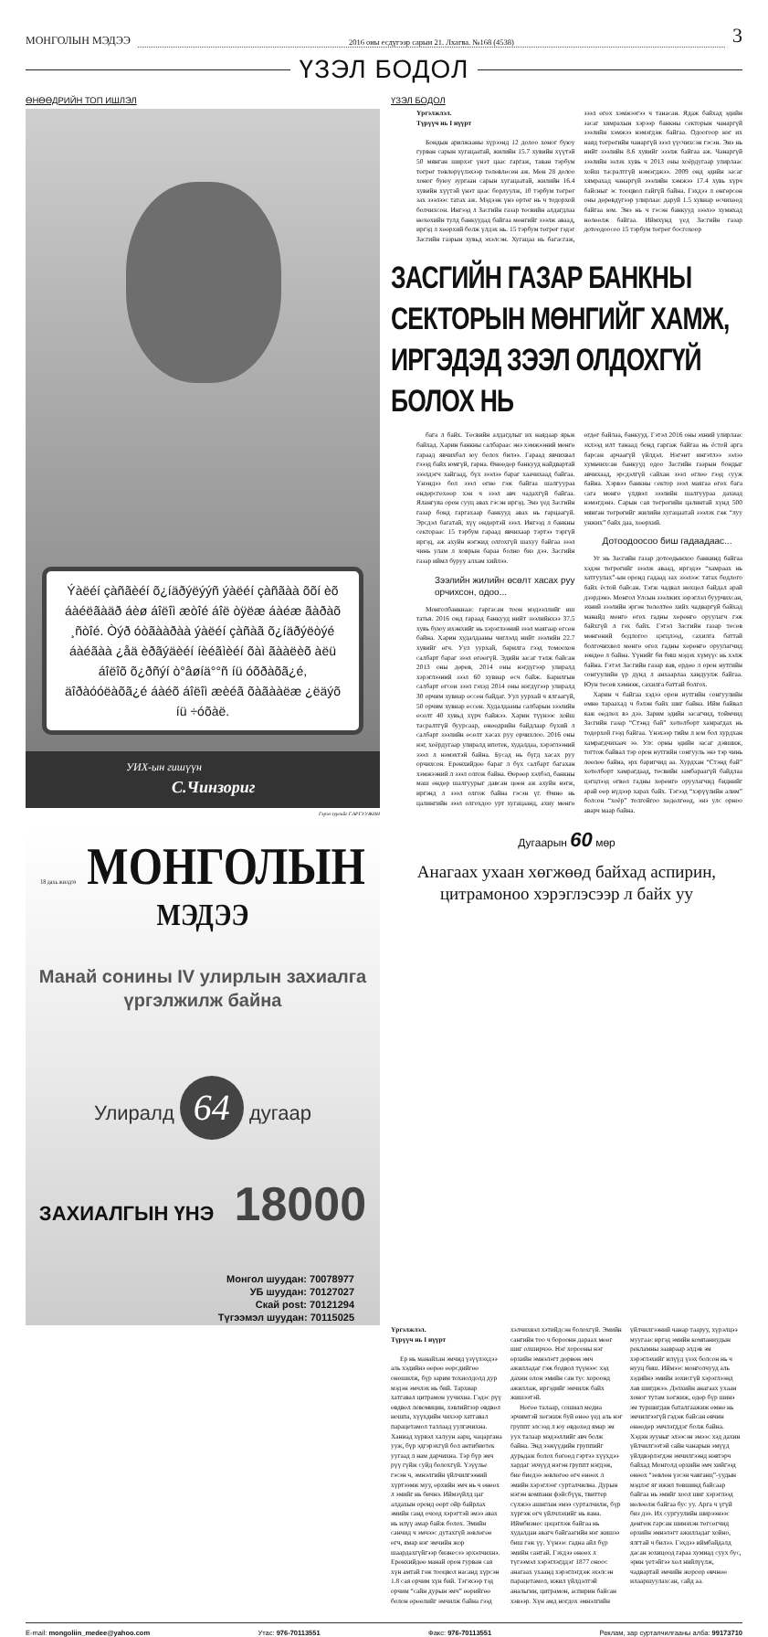МОНГОЛЫН МЭДЭЭ 2016 оны есдүгээр сарын 21. Лхагва. №168 (4538) 3
ҮЗЭЛ БОДОЛ
ӨНӨӨДРИЙН ТОП ИШЛЭЛ
Ýàëéí çàñãèéí õ¿íäðýëýýñ ýàëéí çàñãàà õõí èõ áàéëãàäð áèø áîëîì æòîé áîë òÿëæ áàéæ ãàðàõ ¸ñòîé. Òýð óòãààðàà ýàëéí çàñàã õ¿íäðýëòýé áàéãàà ¿åä èðãýäèéí íèéãìèéí õàì ãààëèõ àëü áîëîõ õ¿ðñýí ò°âøíä°°ñ íü óõðàõã¿é, äîðàóóëàõã¿é áàéõ áîëîì æèéã õàãààëæ ¿ëäýõ íü ÷óõàë.
УИХ-ын гишүүн
С.Чинзориг
Гэрэл зургийг Г.АРГУУЖИН
18 дахь жилдээ МОНГОЛЫН <sup>МЭДЭЭ</sup>
Манай сонины IV улирлын захиалга
үргэлжилж байна
Улиралд 64 дугаар
ЗАХИАЛГЫН ҮНЭ 18000
Монгол шуудан: 70078977
УБ шуудан: 70127027
Скай post: 70121294
Түгээмэл шуудан: 70115025
ҮЗЭЛ БОДОЛ
Үргэлжлэл.
Түрүүч нь I нүүрт
Бондын арилжааны хүрээнд 12 долоо хоног буюу гурван сарын хугацаатай, жилийн 15.7 хувийн хүүтэй 50 мянган ширхэг үнэт цаас гаргаж, таван тэрбум төгрөг төвлөрүүлэхээр төлөвлөсөн аж. Мөн 28 долоо хоног буюу зургаан сарын хугацаатай, жилийн 16.4 хувийн хүүтэй үнэт цаас борлуулж, 10 тэрбум төгрөг зах зээлээс татах аж. Мэдээж үнэ өртөг нь ч тодорхой болчихсон. Ингээд л Засгийн газар төсвийн алдагдлаа нөхөхийн тулд банкуудад байгаа мөнгийг зээлж аваад, иргэд л хөөрхий болж үлдэх нь. 15 тэрбум төгрөг гэдэг Засгийн газрын хувьд эхэлсэн. Хугацаа нь багасгаж, зээл өгөх хэмжээгээ ч танасан. Ядаж байхад эдийн засаг хямрахын хэрээр банкны секторын чанаргүй зээлийн хэмжээ нэмэгдэж байгаа. Одоогоор нэг их наяд төгрөгийн чанаргүй зээл үүсчихсэн гэсэн. Энэ нь нийт зээлийн 8.6 хувийг эзэлж байгаа аж. Чанаргүй зээлийн эзлэх хувь ч 2013 оны хоёрдугаар улирлаас хойш тасралтгүй нэмэгджээ. 2009 онд эдийн засаг хямрахад чанаргүй зээлийн хэмжээ 17.4 хувь хүрч байсныг эс тооцвол гайгүй байна. Гэхдээ л өнгөрсөн оны дөрөвдүгээр улирлаас даруй 1.5 хувиар өсчихөөд байгаа юм. Энэ нь ч гэсэн банкууд зээлээ хумихад нөлөөлж байгаа. Иймхүнд үед Засгийн газар дотоодоосоо 15 тэрбум төгрөг босгохоор
ЗАСГИЙН ГАЗАР БАНКНЫ СЕКТОРЫН МӨНГИЙГ ХАМЖ, ИРГЭДЭД ЗЭЭЛ ОЛДОХГҮЙ БОЛОХ НЬ
бага л байх. Төсвийн алдагдлыг их наядаар ярьж байхад. Харин банкны салбараас энэ хэмжээний мөнгө гараад явчихбал юу болох билээ. Гараад явчихвал гэээд байх юмгүй, гарна. Өнөөдөр банкууд найдвартай зээлдэгч хайгаад, бүх зээлээ бараг хаачихаад байгаа. Үнэндээ бол зээл өгнө гэж байгаа шалгуураа өндөрсгөхөөр хэн ч зээл авч чадахгүй байгаа. Ялангуяа орон сууц авах гэсэн иргэд. Энэ үед Засгийн газар бонд гаргахаар банкууд авах нь гарцаагүй. Эрсдэл багатай, хүү өндөртэй зээл. Ингээд л банкны сектораас 15 тэрбум гараад явчихаар тэртээ тэргүй иргэд, аж ахуйн нэгжид олгохгүй шахуу байгаа зээл чинь улам л ховрын бараа болно биз дээ. Засгийн газар иймл буруу алхам хийлээ.
Зээлийн жилийн өсөлт хасах руу орчихсон, одоо...
Монголбанкнаас гаргасан тоон мэдээллийг иш татья. 2016 онд гараад банкууд нийт зээлийнхээ 37.5 хувь буюу ихэнхийг нь хэрэглээний зээл маягаар өгсөн байна. Харин худалдааны чиглэлд нийт зээлийн 22.7 хувийг өгч. Уул уурхай, барилга гээд томоохон салбарт бараг зээл өгөөгүй. Эдийн засаг тэлж байсан 2013 оны дөрөв, 2014 оны нэгдүгээр улиралд хэрэглээний зээл 60 хувиар өсч байж. Барилгын салбарт өгсөн зээл гэхэд 2014 оны нэгдүгээр улиралд 30 орчим хувиар өссөн байдаг. Уул уурхай ч ялгаагүй, 50 орчим хувиар өссөн. Худалдааны салбарын зээлийн өсөлт 40 хувьд хүрч байжээ. Харин түүнээс хойш тасралтгүй буурсаар, өнөөдрийн байдлаар бүхий л салбарт зээлийн өсөлт хасах руу орчихлоо. 2016 оны нэг, хоёрдугаар улиралд ипотек, худалдаа, хэрэглээний зээл л нэмэхтэй байна. Бусад нь бүгд хасах руу орчихсон. Ерөнхийдөө бараг л бүх салбарт багахан хэмжээний л зээл олгож байна. Өөрөөр хэлбэл, банкны маш өндөр шалгуурыг давсан цөөн аж ахуйн нэгж, иргэнд л зээл олгож байна гэсэн үг. Өмнө нь цалингийн зээл олгохдоо урт хугацаанд, ахиу мөнгө өгдөг байлаа, банкууд. Гэтэл 2016 оны эхний улирлаас эхлээд илт танаад бонд гаргаж байгаа нь ёстой арга барсан арчаагүй үйлдэл. Нэгэнт ингэтлээ зэлээ хумьчихсан банкууд одоо Засгийн газрын бондыг авчихаад, эрсдэлгүй сайхан зээл өглөө гээд сууж байна. Хэрвээ банкны сектор зээл маягаа өгөх бага сага мөнгө үлдвэл зээлийн шалгуураа дахиад нэмэгдэнэ. Сарын сая төгрөгийн цалинтай хүнд 500 мянган төгрөгийг жилийн хугацаатай зээлэх гэж “луу унжих” байх даа, хөөрхий.
Дотоодоосоо биш гадаадаас...
Уг нь Засгийн газар дотоодынхоо банкинд байгаа хэдэн төгрөгийг зээлж аваад, иргэдээ “хамраах нь хатгуулах”-ын оронд гадаад зах зээлээс татах бодлого байх ёстой байсан. Тэгж чадвал нөхцөл байдал арай дээрдэнэ. Монгол Улсын зээлжих зэрэглэл буурчихсан, эхний зээлийн эргэн төлөлтөө хийх чадваргүй байхад манайд мөнгө өгөх гадны хөрөнгө оруулагч гэж байхгүй л гэх байх. Гэтэл Засгийн газар төсөв мөнгөний бодлогоо цэгцлээд, сахилга баттай болгочихвол мөнгө өгөх гадны хөрөнгө оруулагчид зөндөө л байна. Үүнийг би биш мэдэх хүмүүс нь хэлж байна. Гэтэл Засгийн газар яав, ердөө л орон нутгийн сонгуулийн үр дүнд л анхаарлаа хандуулж байгаа. Юун төсөв хэмнэж, сахилга баттай болгох.
Харин ч байгаа хэдээ орон нутгийн сонгуулийн өмнө тараахад ч бэлэн байх шиг байна. Ийм байвал яаж өөдлөх вэ дээ. Зарим эдийн засагчид, тоймчид Засгийн газар “Стэнд бай” хөтөлбөрт хамрагдах нь тодорхой гээд байгаа. Үнэхээр тийм л юм бол хурдхан хамрагдчихаач ээ. Улс орны эдийн засаг дэвшиж, тогтож байвал тэр орон нутгийн сонгууль энэ тэр чинь лөөлөө байна, эрх баригчид аа. Хурдхан “Стэнд бай” хөтөлбөрт хамрагдаад, төсвийн замбараагүй байдлаа цэгцлээд өгвөл гадны хөрөнгө оруулагчид биднийг арай өөр нүдээр харах байх. Тэгээд “хэрүүлийн алим” болсон “хоёр” толгойгоо хөдөлгөөд, энэ улс орноо аварч маар байна.
Дугаарын 60 мөр
Анагаах ухаан хөгжөөд байхад аспирин, цитрамоноо хэрэглэсээр л байх уу
Үргэлжлэл.
Түрүүч нь I нүүрт
Ер нь манайхан эмчид үзүүлэхдээ аль хэдийнэ өөрөө өөрсдийгөө оношилж, бүр зарим тохиолдолд дур мэдэн эмчлэх нь бий. Тархиар хатгавал цитрамон уучихна. Гэдэс рүү өвдвөл левомицин, хэвлийгээр өвдвөл ношпа, хүүхдийн чихээр хатгавал парацетамол таллаад уулгачихна. Ханиад хүрвэл халуун аарц, чацаргана ууж, бүр эдгэрэхгүй бол антибиотек уугаад л нам дарчихна. Тэр бүр эмч рүү гүйж суйд болохгүй. Үзүүлье гэсэн ч, эмнэлгийн үйлчилгээний хүртээмж муу, өрхийн эмч нь ч өнөөх л эмийг нь бичнэ. Иймзүйлд цаг алдахын оронд өөрт ойр байрлах эмийн санд очоод хэрэгтэй эмээ авах нь илүү амар байж болох. Эмийн санчид ч эмчээс дутахгүй зөвлөгөө өгч, ямар нэг эмчийн жор шаардахгүйгээр бизнесээ эрхэлчихнэ. Ерөнхийдөө манай орон гурван сая хүн амтай гэж тооцвол насанд хүрсэн 1.8 сая орчим хүн бий. Тэгэхээр тэд орчим “сайн дурын эмч” өөрийгөө болон өрөөлийг эмчилж байна гээд хэлчихвэл хэтийдсэн болохгүй. Эмийн сангийн тоо ч бороонн дараах мөөг шиг олширчээ. Нэг хорооны нэг өрхийн эмнэлэгт дөрвөн эмч ажилладаг гэж бодвол түүнээс хэд дахин олон эмийн сан тус хороонд ажиллаж, иргэдийг эмчилж байх жишээтэй.
Нөгөө талаар, сошиал медиа эрчимтэй хөгжиж буй өнөө үед аль нэг группт элсээд л юу өвдөхөд ямар эм уух талаар мэдээллийг авч болж байна. Энд ээжүүдийн группийг дурьдаж болох бөгөөд гэртээ хүүхдээ хардаг эхчүүд нэгэн группт нэгдэж, бие биедээ зөвлөгөө өгч өнөөх л эмийн хэрэглээг сурталчилна. Дурын нэгэн компани фэйсбүүк, твиттер сүлжээ ашиглан эмээ сурталчилж, бүр хүргэж өгч үйлчлэхийг нь яана. Иймбизнес цэцэглэж байгаа нь худалдан авагч байгаагийн нэг жишээ биш гэж үү. Үүнээс гадна айл бүр эмийн сантай. Гэхдээ өнөөх л түгээмэл хэрэглэгддэг 1877 оноос анагаах ухаанд хэрэглэгдэж эхэлсэн парацетамол, ижил үйлдэлтэй анальгин, цитрамон, аспирин байсан хэвээр. Хүн амд ногдох эмнэлгийн үйлчилгээний чанар тааруу, хүрэлцээ муугаас иргэд эмийн компаниудын рекламны заавраар элдэв эм хэрэглэхийг илүүд үзэх болсон нь ч нууц биш. Иймээс монголчууд аль хэдийнэ эмийн зохисгүй хэрэглээнд лав шигджээ. Дэлхийн анагаах ухаан хоног тутам хөгжиж, өдөр бүр шинэ эм туршигдан баталгаажиж өмнө нь эмчилгээгүй гэдэж байсан өвчин өнөөдөр эмчлэгддэг болж байна. Хэдэн зууныг элээсэн эмээс хэд дахин үйлчилгээтэй сайн чанарын эмүүд үйлдвэрлэгдэн эмчилгээнд нэвтэрч байхад Монголд өрхийн эмч хийгээд өнөөх “зөвлөн үзсэн чавганц”-уудын мэдлэг яг ижил төвшинд байсаар байгаа нь эмийг хоол шиг хэрэглээд нөлөөлж байгаа бус уу. Арга ч үгүй биз дээ. Их сургуулийн ширээнээс дөнгөж гарсан шинэхэн төгсөгчид өрхийн эмнэлэгт ажилладаг хойно, ялгтай ч билээ. Гэхдээ иймбайдалд дасан зохицоод гараа хумиад суух бус, эрин үетэйгээ хөл нийлүүлж, чадвартай эмчийн жороор өвчнөө илааршуулахсан, сайд аа.
E-mail: mongoliin_medee@yahoo.com Утас: 976-70113551 Факс: 976-70113551 Реклам, зар сурталчилгааны алба: 99173710